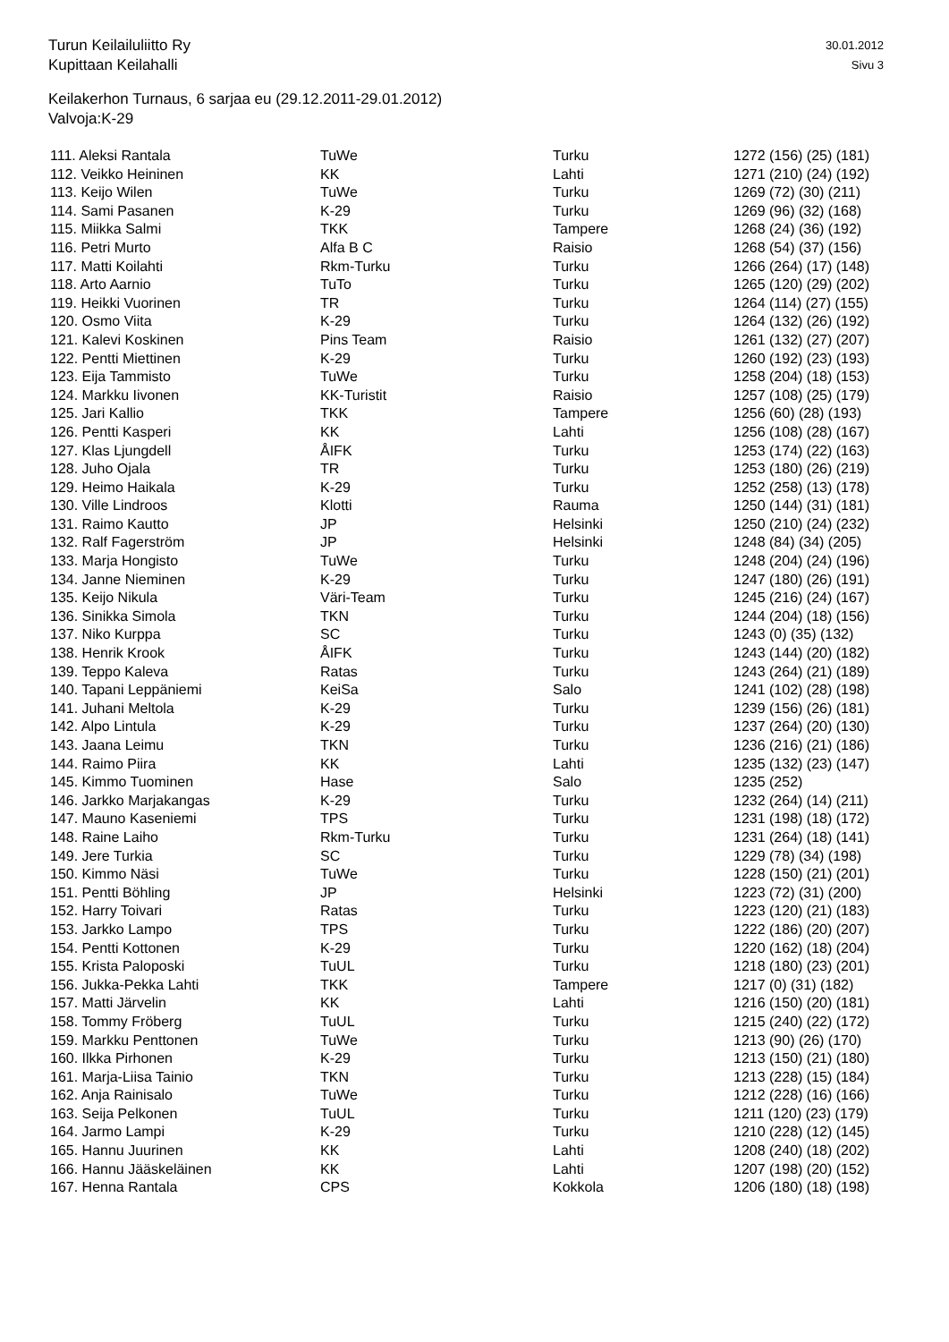30.01.2012 Turun Keilailuliitto Ry
Sivu 3 Kupittaan Keilahalli
Keilakerhon Turnaus, 6 sarjaa eu (29.12.2011-29.01.2012)
Valvoja:K-29
| 111. Aleksi Rantala | TuWe | Turku | 1272 (156) (25) (181) |
| 112. Veikko Heininen | KK | Lahti | 1271 (210) (24) (192) |
| 113. Keijo Wilen | TuWe | Turku | 1269 (72) (30) (211) |
| 114. Sami Pasanen | K-29 | Turku | 1269 (96) (32) (168) |
| 115. Miikka Salmi | TKK | Tampere | 1268 (24) (36) (192) |
| 116. Petri Murto | Alfa B C | Raisio | 1268 (54) (37) (156) |
| 117. Matti Koilahti | Rkm-Turku | Turku | 1266 (264) (17) (148) |
| 118. Arto Aarnio | TuTo | Turku | 1265 (120) (29) (202) |
| 119. Heikki Vuorinen | TR | Turku | 1264 (114) (27) (155) |
| 120. Osmo Viita | K-29 | Turku | 1264 (132) (26) (192) |
| 121. Kalevi Koskinen | Pins Team | Raisio | 1261 (132) (27) (207) |
| 122. Pentti Miettinen | K-29 | Turku | 1260 (192) (23) (193) |
| 123. Eija Tammisto | TuWe | Turku | 1258 (204) (18) (153) |
| 124. Markku Iivonen | KK-Turistit | Raisio | 1257 (108) (25) (179) |
| 125. Jari Kallio | TKK | Tampere | 1256 (60) (28) (193) |
| 126. Pentti Kasperi | KK | Lahti | 1256 (108) (28) (167) |
| 127. Klas Ljungdell | ÅIFK | Turku | 1253 (174) (22) (163) |
| 128. Juho Ojala | TR | Turku | 1253 (180) (26) (219) |
| 129. Heimo Haikala | K-29 | Turku | 1252 (258) (13) (178) |
| 130. Ville Lindroos | Klotti | Rauma | 1250 (144) (31) (181) |
| 131. Raimo Kautto | JP | Helsinki | 1250 (210) (24) (232) |
| 132. Ralf Fagerström | JP | Helsinki | 1248 (84) (34) (205) |
| 133. Marja Hongisto | TuWe | Turku | 1248 (204) (24) (196) |
| 134. Janne Nieminen | K-29 | Turku | 1247 (180) (26) (191) |
| 135. Keijo Nikula | Väri-Team | Turku | 1245 (216) (24) (167) |
| 136. Sinikka Simola | TKN | Turku | 1244 (204) (18) (156) |
| 137. Niko Kurppa | SC | Turku | 1243 (0) (35) (132) |
| 138. Henrik Krook | ÅIFK | Turku | 1243 (144) (20) (182) |
| 139. Teppo Kaleva | Ratas | Turku | 1243 (264) (21) (189) |
| 140. Tapani Leppäniemi | KeiSa | Salo | 1241 (102) (28) (198) |
| 141. Juhani Meltola | K-29 | Turku | 1239 (156) (26) (181) |
| 142. Alpo Lintula | K-29 | Turku | 1237 (264) (20) (130) |
| 143. Jaana Leimu | TKN | Turku | 1236 (216) (21) (186) |
| 144. Raimo Piira | KK | Lahti | 1235 (132) (23) (147) |
| 145. Kimmo Tuominen | Hase | Salo | 1235 (252) |
| 146. Jarkko Marjakangas | K-29 | Turku | 1232 (264) (14) (211) |
| 147. Mauno Kaseniemi | TPS | Turku | 1231 (198) (18) (172) |
| 148. Raine Laiho | Rkm-Turku | Turku | 1231 (264) (18) (141) |
| 149. Jere Turkia | SC | Turku | 1229 (78) (34) (198) |
| 150. Kimmo Näsi | TuWe | Turku | 1228 (150) (21) (201) |
| 151. Pentti Böhling | JP | Helsinki | 1223 (72) (31) (200) |
| 152. Harry Toivari | Ratas | Turku | 1223 (120) (21) (183) |
| 153. Jarkko Lampo | TPS | Turku | 1222 (186) (20) (207) |
| 154. Pentti Kottonen | K-29 | Turku | 1220 (162) (18) (204) |
| 155. Krista Paloposki | TuUL | Turku | 1218 (180) (23) (201) |
| 156. Jukka-Pekka Lahti | TKK | Tampere | 1217 (0) (31) (182) |
| 157. Matti Järvelin | KK | Lahti | 1216 (150) (20) (181) |
| 158. Tommy Fröberg | TuUL | Turku | 1215 (240) (22) (172) |
| 159. Markku Penttonen | TuWe | Turku | 1213 (90) (26) (170) |
| 160. Ilkka Pirhonen | K-29 | Turku | 1213 (150) (21) (180) |
| 161. Marja-Liisa Tainio | TKN | Turku | 1213 (228) (15) (184) |
| 162. Anja Rainisalo | TuWe | Turku | 1212 (228) (16) (166) |
| 163. Seija Pelkonen | TuUL | Turku | 1211 (120) (23) (179) |
| 164. Jarmo Lampi | K-29 | Turku | 1210 (228) (12) (145) |
| 165. Hannu Juurinen | KK | Lahti | 1208 (240) (18) (202) |
| 166. Hannu Jääskeläinen | KK | Lahti | 1207 (198) (20) (152) |
| 167. Henna Rantala | CPS | Kokkola | 1206 (180) (18) (198) |